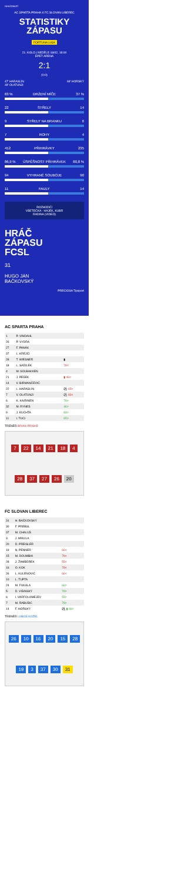OHLÉDNUTÍ
AC SPARTA PRAHA X FC SLOVAN LIBEREC
STATISTIKY ZÁPASU
FORTUNA:LIGA
21. KOLO | NEDĚLE 18/02, 18:00
EPET ARENA
2:1
(0:0)
47' HARASLÍN
49' OLATUNJI
69' HORSKÝ
63 % DRŽENÍ MÍČE 37 %
22 STŘELY 14
9 STŘELY NA BRANKU 6
7 ROHY 4
412 PŘIHRÁVKY 235
86,9 % ÚSPĚŠNOST PŘIHRÁVEK 80,8 %
94 VYHRANÉ SOUBOJE 90
11 FAULY 14
ROZHODČÍ
VŠETEČKA - HÁJEK, KUBR
RADINA (VIDEO)
HRÁČ
ZÁPASU
FCSL
31
HUGO JAN
BAČKOVSKÝ
PRECIOSA Tipsport
AC SPARTA PRAHA
| 1 | P. VINDAHL | |
| 26 | P. VYDRA | |
| 27 | F. PANÁK | |
| 37 | L. KREJČÍ | |
| 28 | T. WIESNER | ▮ |
| 18 | L. SADÍLEK | 78< |
| 4 | M. SOLBAKKEN | |
| 21 | J. PEŠEK | ▮ 46< |
| 14 | V. BIRMANČEVIĆ | |
| 22 | L. HARASLÍN | ⚽ 65< |
| 7 | V. OLATUNJI | ⚽ 83< |
| 6 | K. KAIRINEN | 78> |
| 32 | M. RYNEŠ | 46> |
| 9 | J. KUCHTA | 83> |
| 11 | I. TUCI | 65> |
TRENÉR BRIAN PRISKE
7 22 14 21 18 4 28 37 27 26 20
FC SLOVAN LIBEREC
| 31 | H. BAČKOVSKÝ | |
| 30 | F. PREBSL | |
| 37 | M. CHALUŠ | |
| 3 | J. MIKULA | |
| 20 | D. PREISLER | |
| 19 | N. PENNER | 66< |
| 15 | M. DOUMBIA | 78< |
| 28 | J. ŽAMBŮREK | 55< |
| 16 | O. KOK | 78< |
| 26 | L. KULENOVIĆ | 66< |
| 10 | L. TUPTA | |
| 24 | M. FUKALA | 66> |
| 5 | D. VIŠINSKÝ | 78> |
| 6 | I. VARFOLOMEJEV | 55> |
| 7 | M. RABUŠIC | 78> |
| 14 | F. HORSKÝ | ⚽ ▮ 66> |
TRENÉR LUBOŠ KOZEL
26 10 16 20 15 28 19 3 37 30 31